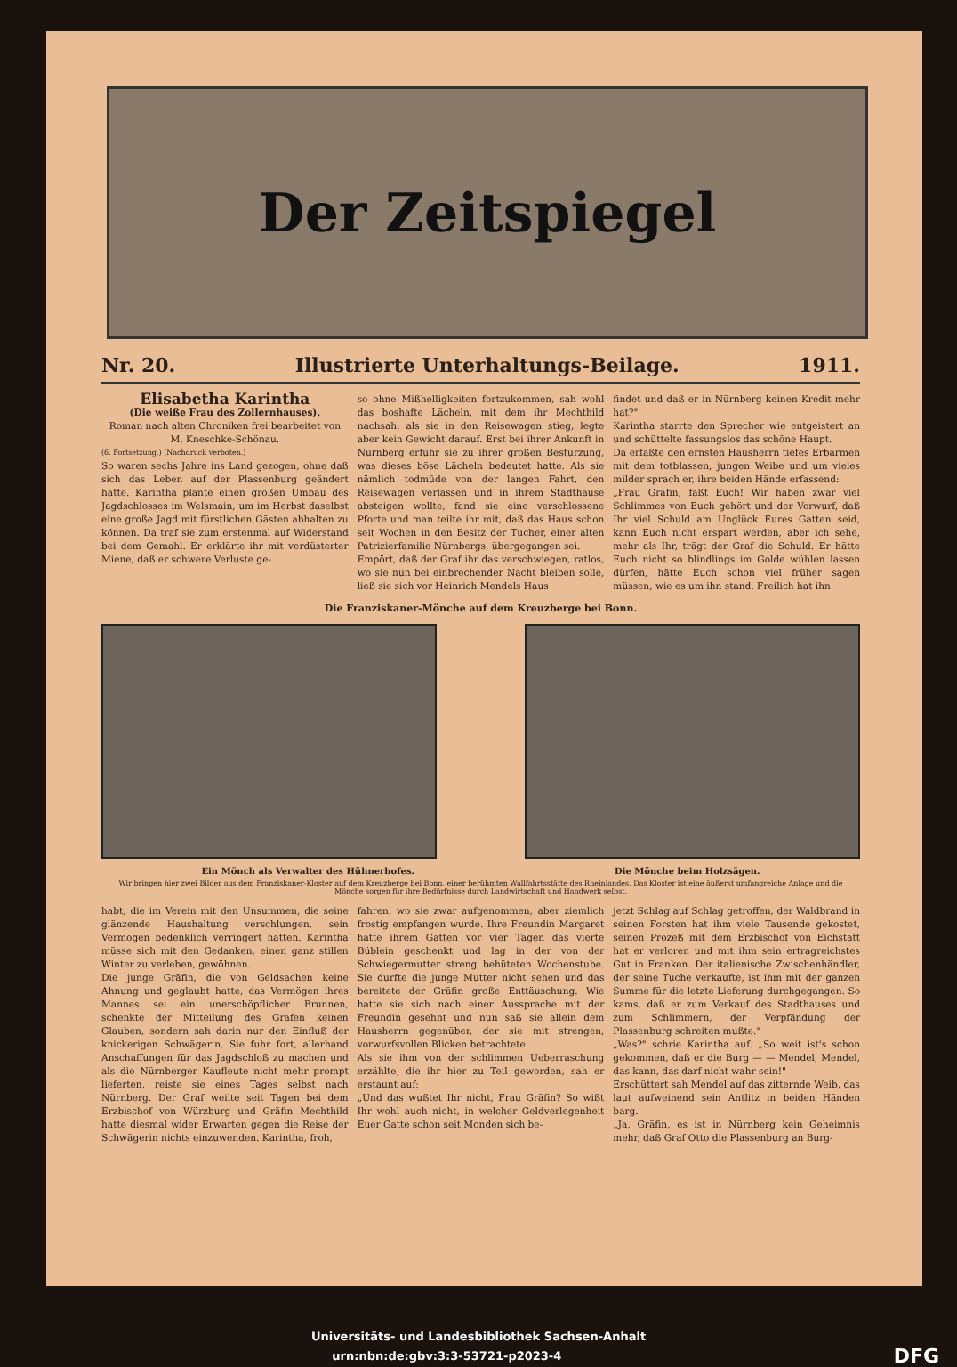Der Zeitspiegel
Nr. 20. Illustrierte Unterhaltungs-Beilage. 1911.
Elisabetha Karintha
(Die weiße Frau des Zollernhauses).
Roman nach alten Chroniken frei bearbeitet von M. Kneschke-Schönau.
(6. Fortsetzung.) (Nachdruck verboten.)
So waren sechs Jahre ins Land gezogen, ohne daß sich das Leben auf der Plassenburg geändert hätte. Karintha plante einen großen Umbau des Jagdschlosses im Welsmain, um im Herbst daselbst eine große Jagd mit fürstlichen Gästen abhalten zu können. Da traf sie zum erstenmal auf Widerstand bei dem Gemahl. Er erklärte ihr mit verdüsterter Miene, daß er schwere Verluste ge-
so ohne Mißhelligkeiten fortzukommen, sah wohl das boshafte Lächeln, mit dem ihr Mechthild nachsah, als sie in den Reisewagen stieg, legte aber kein Gewicht darauf. Erst bei ihrer Ankunft in Nürnberg erfuhr sie zu ihrer großen Bestürzung, was dieses böse Lächeln bedeutet hatte. Als sie nämlich todmüde von der langen Fahrt, den Reisewagen verlassen und in ihrem Stadthause absteigen wollte, fand sie eine verschlossene Pforte und man teilte ihr mit, daß das Haus schon seit Wochen in den Besitz der Tucher, einer alten Patrizierfamilie Nürnbergs, übergegangen sei.
Empört, daß der Graf ihr das verschwiegen, ratlos, wo sie nun bei einbrechender Nacht bleiben solle, ließ sie sich vor Heinrich Mendels Haus
findet und daß er in Nürnberg keinen Kredit mehr hat?"
Karintha starrte den Sprecher wie entgeistert an und schüttelte fassungslos das schöne Haupt.
Da erfaßte den ernsten Hausherrn tiefes Erbarmen mit dem totblassen, jungen Weibe und um vieles milder sprach er, ihre beiden Hände erfassend:
„Frau Gräfin, faßt Euch! Wir haben zwar viel Schlimmes von Euch gehört und der Vorwurf, daß Ihr viel Schuld am Unglück Eures Gatten seid, kann Euch nicht erspart werden, aber ich sehe, mehr als Ihr, trägt der Graf die Schuld. Er hätte Euch nicht so blindlings im Golde wühlen lassen dürfen, hätte Euch schon viel früher sagen müssen, wie es um ihn stand. Freilich hat ihn
Die Franziskaner-Mönche auf dem Kreuzberge bei Bonn.
Ein Mönch als Verwalter des Hühnerhofes. Die Mönche beim Holzsägen.
Wir bringen hier zwei Bilder aus dem Franziskaner-Kloster auf dem Kreuzberge bei Bonn, einer berühmten Wallfahrtsstätte des Rheinlandes. Das Kloster ist eine äußerst umfangreiche Anlage und die Mönche sorgen für ihre Bedürfnisse durch Landwirtschaft und Handwerk selbst.
habt, die im Verein mit den Unsummen, die seine glänzende Haushaltung verschlungen, sein Vermögen bedenklich verringert hatten. Karintha müsse sich mit den Gedanken, einen ganz stillen Winter zu verleben, gewöhnen.
Die junge Gräfin, die von Geldsachen keine Ahnung und geglaubt hatte, das Vermögen ihres Mannes sei ein unerschöpflicher Brunnen, schenkte der Mitteilung des Grafen keinen Glauben, sondern sah darin nur den Einfluß der knickerigen Schwägerin. Sie fuhr fort, allerhand Anschaffungen für das Jagdschloß zu machen und als die Nürnberger Kaufleute nicht mehr prompt lieferten, reiste sie eines Tages selbst nach Nürnberg. Der Graf weilte seit Tagen bei dem Erzbischof von Würzburg und Gräfin Mechthild hatte diesmal wider Erwarten gegen die Reise der Schwägerin nichts einzuwenden. Karintha, froh,
fahren, wo sie zwar aufgenommen, aber ziemlich frostig empfangen wurde. Ihre Freundin Margaret hatte ihrem Gatten vor vier Tagen das vierte Büblein geschenkt und lag in der von der Schwiegermutter streng behüteten Wochenstube. Sie durfte die junge Mutter nicht sehen und das bereitete der Gräfin große Enttäuschung. Wie hatte sie sich nach einer Aussprache mit der Freundin gesehnt und nun saß sie allein dem Hausherrn gegenüber, der sie mit strengen, vorwurfsvollen Blicken betrachtete.
Als sie ihm von der schlimmen Ueberraschung erzählte, die ihr hier zu Teil geworden, sah er erstaunt auf:
„Und das wußtet Ihr nicht, Frau Gräfin? So wißt Ihr wohl auch nicht, in welcher Geldverlegenheit Euer Gatte schon seit Monden sich be-
jetzt Schlag auf Schlag getroffen, der Waldbrand in seinen Forsten hat ihm viele Tausende gekostet, seinen Prozeß mit dem Erzbischof von Eichstätt hat er verloren und mit ihm sein ertragreichstes Gut in Franken. Der italienische Zwischenhändler, der seine Tuche verkaufte, ist ihm mit der ganzen Summe für die letzte Lieferung durchgegangen. So kams, daß er zum Verkauf des Stadthauses und zum Schlimmern, der Verpfändung der Plassenburg schreiten mußte."
„Was?" schrie Karintha auf. „So weit ist's schon gekommen, daß er die Burg — — Mendel, Mendel, das kann, das darf nicht wahr sein!"
Erschüttert sah Mendel auf das zitternde Weib, das laut aufweinend sein Antlitz in beiden Händen barg.
„Ja, Gräfin, es ist in Nürnberg kein Geheimnis mehr, daß Graf Otto die Plassenburg an Burg-
Universitäts- und Landesbibliothek Sachsen-Anhalt
urn:nbn:de:gbv:3:3-53721-p2023-4 DFG